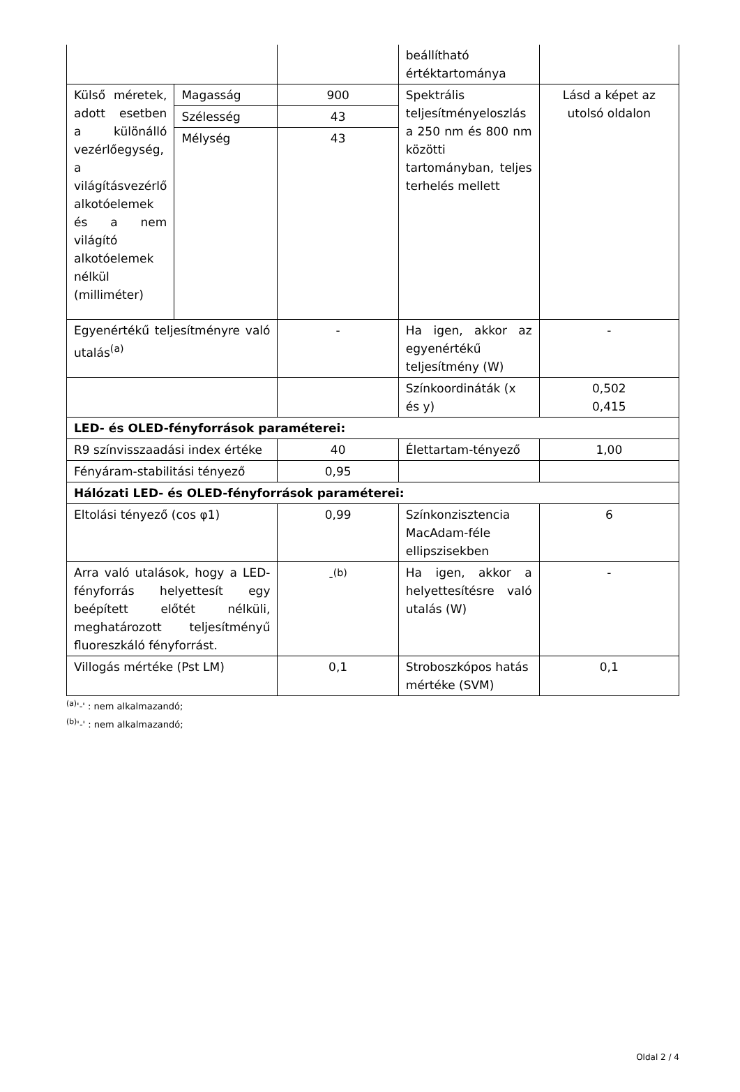| | | | beállítható értéktartománya | |
| Külső méretek, adott esetben a különálló vezérlőegység, a világításvezérlő alkotóelemek és a nem világító alkotóelemek nélkül (milliméter) | Magasság | 900 | Spektrális teljesítményeloszlás a 250 nm és 800 nm közötti tartományban, teljes terhelés mellett | Lásd a képet az utolsó oldalon |
| | Szélesség | 43 | | |
| | Mélység | 43 | | |
| Egyenértékű teljesítményre való utalás<sup>(a)</sup> | | - | Ha igen, akkor az egyenértékű teljesítmény (W) | - |
| | | | Színkoordináták (x és y) | 0,502 0,415 |
| LED- és OLED-fényforrások paraméterei: | | | | |
| R9 színvisszaadási index értéke | | 40 | Élettartam-tényező | 1,00 |
| Fényáram-stabilitási tényező | | 0,95 | | |
| Hálózati LED- és OLED-fényforrások paraméterei: | | | | |
| Eltolási tényező (cos φ1) | | 0,99 | Színkonzisztencia MacAdam-féle ellipszisekben | 6 |
| Arra való utalások, hogy a LED-fényforrás helyettesít egy beépített előtét nélküli, meghatározott teljesítményű fluoreszkáló fényforrást. | | -<sup>(b)</sup> | Ha igen, akkor a helyettesítésre való utalás (W) | - |
| Villogás mértéke (Pst LM) | | 0,1 | Stroboszkópos hatás mértéke (SVM) | 0,1 |
<sup>(a)</sup> '-' : nem alkalmazandó;
<sup>(b)</sup> '-' : nem alkalmazandó;
Oldal 2 / 4